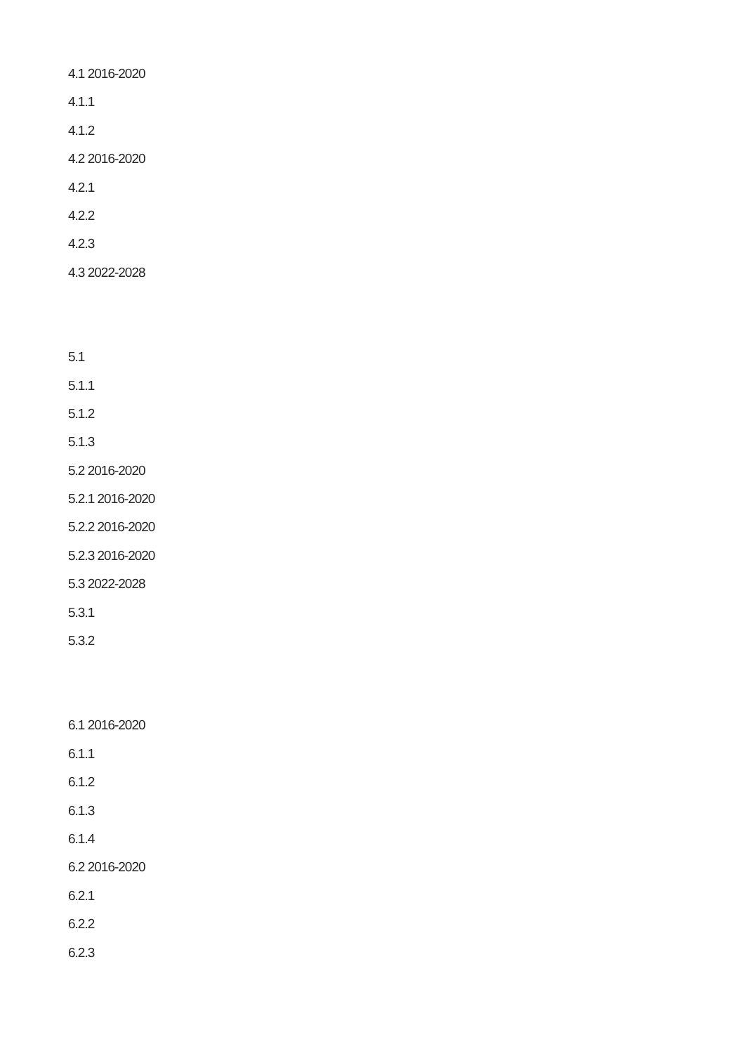4.1 2016-2020
4.1.1
4.1.2
4.2 2016-2020
4.2.1
4.2.2
4.2.3
4.3 2022-2028
5.1
5.1.1
5.1.2
5.1.3
5.2 2016-2020
5.2.1 2016-2020
5.2.2 2016-2020
5.2.3 2016-2020
5.3 2022-2028
5.3.1
5.3.2
6.1 2016-2020
6.1.1
6.1.2
6.1.3
6.1.4
6.2 2016-2020
6.2.1
6.2.2
6.2.3